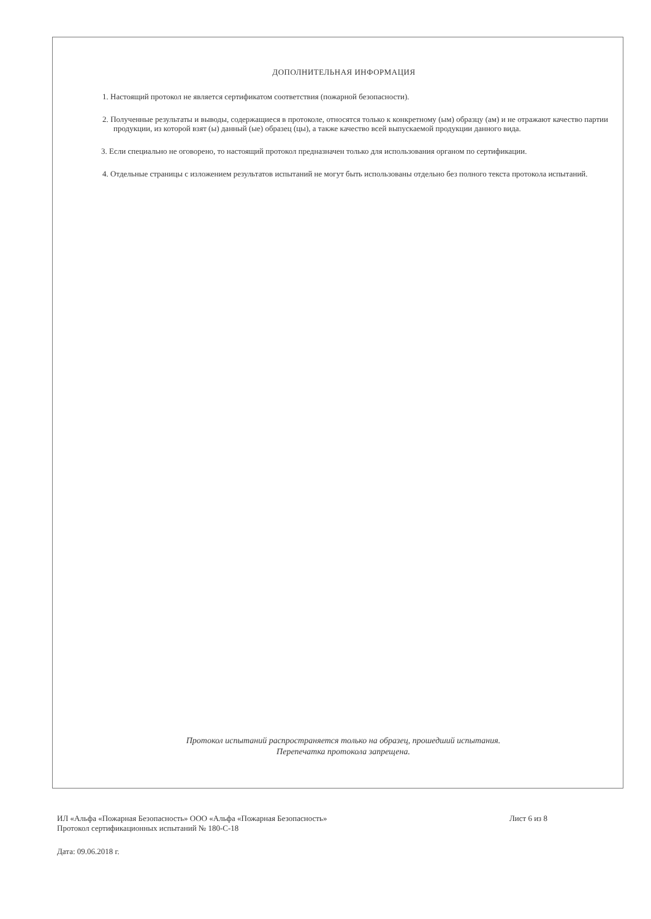ДОПОЛНИТЕЛЬНАЯ ИНФОРМАЦИЯ
1. Настоящий протокол не является сертификатом соответствия (пожарной безопасности).
2. Полученные результаты и выводы, содержащиеся в протоколе, относятся только к конкретному (ым) образцу (ам) и не отражают качество партии продукции, из которой взят (ы) данный (ые) образец (цы), а также качество всей выпускаемой продукции данного вида.
3. Если специально не оговорено, то настоящий протокол предназначен только для использования органом по сертификации.
4. Отдельные страницы с изложением результатов испытаний не могут быть использованы отдельно без полного текста протокола испытаний.
Протокол испытаний распространяется только на образец, прошедший испытания.
Перепечатка протокола запрещена.
ИЛ «Альфа «Пожарная Безопасность» ООО «Альфа «Пожарная Безопасность» Лист 6 из 8
Протокол сертификационных испытаний № 180-С-18
Дата: 09.06.2018 г.